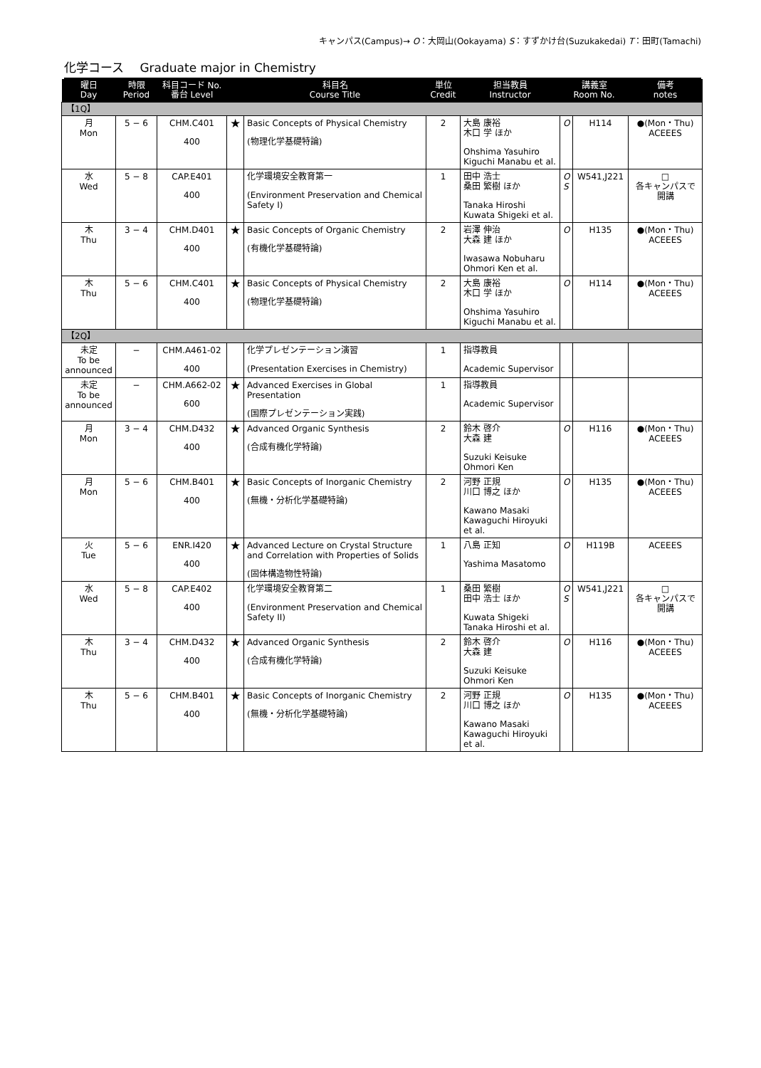キャンパス(Campus)→ O：大岡山(Ookayama) S：すずかけ台(Suzukakedai) T：田町(Tamachi)
化学コース　 Graduate major in Chemistry
| 曜日 Day | 時限 Period | 科目コード No. 番台 Level | | 科目名 Course Title | 単位 Credit | 担当教員 Instructor | 講義室 Room No. | | 備考 notes |
| --- | --- | --- | --- | --- | --- | --- | --- | --- | --- |
| 【1Q】 | | | | | | | | | |
| 月 Mon | 5 − 6 | CHM.C401 400 | ★ | Basic Concepts of Physical Chemistry (物理化学基礎特論) | 2 | 大島 康裕 木口 学 ほか Ohshima Yasuhiro Kiguchi Manabu et al. | O | H114 | ●(Mon・Thu) ACEEES |
| 水 Wed | 5 − 8 | CAP.E401 400 | | 化学環境安全教育第一 (Environment Preservation and Chemical Safety I) | 1 | 田中 浩士 桑田 繁樹 ほか Tanaka Hiroshi Kuwata Shigeki et al. | O S | W541,J221 | □ 各キャンパスで開講 |
| 木 Thu | 3 − 4 | CHM.D401 400 | ★ | Basic Concepts of Organic Chemistry (有機化学基礎特論) | 2 | 岩澤 伸治 大森 建 ほか Iwasawa Nobuharu Ohmori Ken et al. | O | H135 | ●(Mon・Thu) ACEEES |
| 木 Thu | 5 − 6 | CHM.C401 400 | ★ | Basic Concepts of Physical Chemistry (物理化学基礎特論) | 2 | 大島 康裕 木口 学 ほか Ohshima Yasuhiro Kiguchi Manabu et al. | O | H114 | ●(Mon・Thu) ACEEES |
| 【2Q】 | | | | | | | | | |
| 未定 To be announced | − | CHM.A461-02 400 | | 化学プレゼンテーション演習 (Presentation Exercises in Chemistry) | 1 | 指導教員 Academic Supervisor | | | |
| 未定 To be announced | − | CHM.A662-02 600 | ★ | Advanced Exercises in Global Presentation (国際プレゼンテーション実践) | 1 | 指導教員 Academic Supervisor | | | |
| 月 Mon | 3 − 4 | CHM.D432 400 | ★ | Advanced Organic Synthesis (合成有機化学特論) | 2 | 鈴木 啓介 大森 建 Suzuki Keisuke Ohmori Ken | O | H116 | ●(Mon・Thu) ACEEES |
| 月 Mon | 5 − 6 | CHM.B401 400 | ★ | Basic Concepts of Inorganic Chemistry (無機・分析化学基礎特論) | 2 | 河野 正規 川口 博之 ほか Kawano Masaki Kawaguchi Hiroyuki et al. | O | H135 | ●(Mon・Thu) ACEEES |
| 火 Tue | 5 − 6 | ENR.I420 400 | ★ | Advanced Lecture on Crystal Structure and Correlation with Properties of Solids (固体構造物性特論) | 1 | 八島 正知 Yashima Masatomo | O | H119B | ACEEES |
| 水 Wed | 5 − 8 | CAP.E402 400 | | 化学環境安全教育第二 (Environment Preservation and Chemical Safety II) | 1 | 桑田 繁樹 田中 浩士 ほか Kuwata Shigeki Tanaka Hiroshi et al. | O S | W541,J221 | □ 各キャンパスで開講 |
| 木 Thu | 3 − 4 | CHM.D432 400 | ★ | Advanced Organic Synthesis (合成有機化学特論) | 2 | 鈴木 啓介 大森 建 Suzuki Keisuke Ohmori Ken | O | H116 | ●(Mon・Thu) ACEEES |
| 木 Thu | 5 − 6 | CHM.B401 400 | ★ | Basic Concepts of Inorganic Chemistry (無機・分析化学基礎特論) | 2 | 河野 正規 川口 博之 ほか Kawano Masaki Kawaguchi Hiroyuki et al. | O | H135 | ●(Mon・Thu) ACEEES |